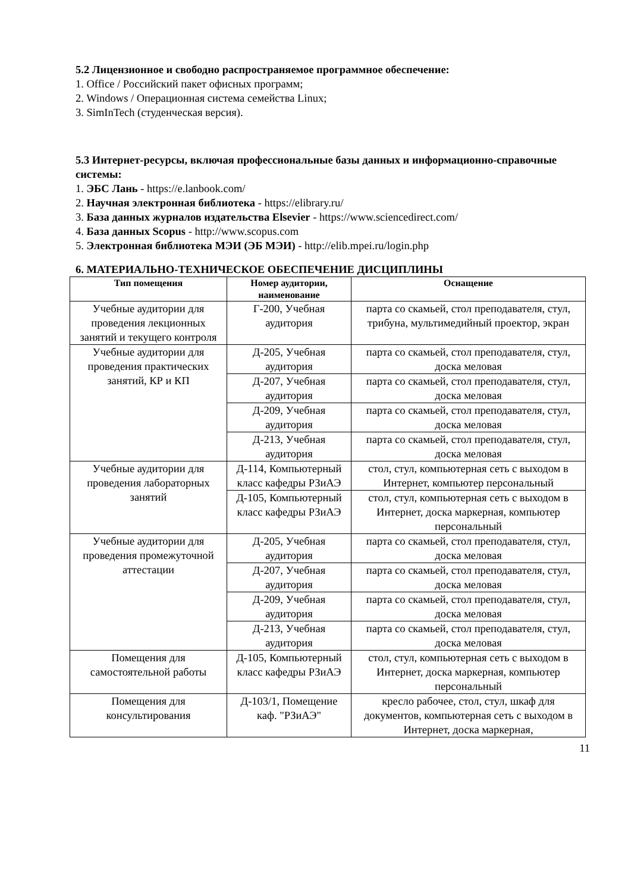5.2 Лицензионное и свободно распространяемое программное обеспечение:
1. Office / Российский пакет офисных программ;
2. Windows / Операционная система семейства Linux;
3. SimInTech (студенческая версия).
5.3 Интернет-ресурсы, включая профессиональные базы данных и информационно-справочные системы:
1. ЭБС Лань - https://e.lanbook.com/
2. Научная электронная библиотека - https://elibrary.ru/
3. База данных журналов издательства Elsevier - https://www.sciencedirect.com/
4. База данных Scopus - http://www.scopus.com
5. Электронная библиотека МЭИ (ЭБ МЭИ) - http://elib.mpei.ru/login.php
6. МАТЕРИАЛЬНО-ТЕХНИЧЕСКОЕ ОБЕСПЕЧЕНИЕ ДИСЦИПЛИНЫ
| Тип помещения | Номер аудитории, наименование | Оснащение |
| --- | --- | --- |
| Учебные аудитории для проведения лекционных занятий и текущего контроля | Г-200, Учебная аудитория | парта со скамьей, стол преподавателя, стул, трибуна, мультимедийный проектор, экран |
| Учебные аудитории для проведения практических занятий, КР и КП | Д-205, Учебная аудитория | парта со скамьей, стол преподавателя, стул, доска меловая |
| | Д-207, Учебная аудитория | парта со скамьей, стол преподавателя, стул, доска меловая |
| | Д-209, Учебная аудитория | парта со скамьей, стол преподавателя, стул, доска меловая |
| | Д-213, Учебная аудитория | парта со скамьей, стол преподавателя, стул, доска меловая |
| Учебные аудитории для проведения лабораторных занятий | Д-114, Компьютерный класс кафедры РЗиАЭ | стол, стул, компьютерная сеть с выходом в Интернет, компьютер персональный |
| | Д-105, Компьютерный класс кафедры РЗиАЭ | стол, стул, компьютерная сеть с выходом в Интернет, доска маркерная, компьютер персональный |
| Учебные аудитории для проведения промежуточной аттестации | Д-205, Учебная аудитория | парта со скамьей, стол преподавателя, стул, доска меловая |
| | Д-207, Учебная аудитория | парта со скамьей, стол преподавателя, стул, доска меловая |
| | Д-209, Учебная аудитория | парта со скамьей, стол преподавателя, стул, доска меловая |
| | Д-213, Учебная аудитория | парта со скамьей, стол преподавателя, стул, доска меловая |
| Помещения для самостоятельной работы | Д-105, Компьютерный класс кафедры РЗиАЭ | стол, стул, компьютерная сеть с выходом в Интернет, доска маркерная, компьютер персональный |
| Помещения для консультирования | Д-103/1, Помещение каф. "РЗиАЭ" | кресло рабочее, стол, стул, шкаф для документов, компьютерная сеть с выходом в Интернет, доска маркерная, |
11